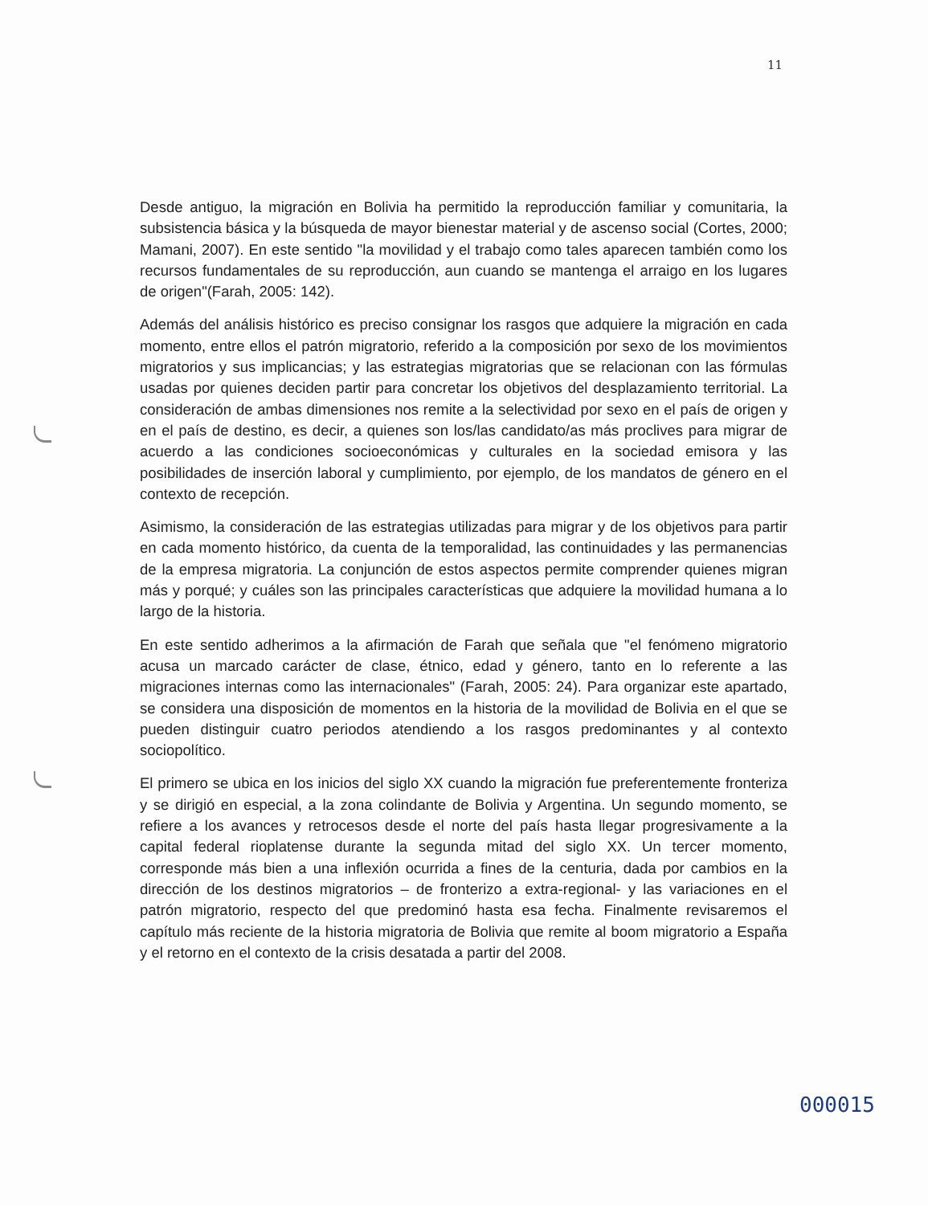11
Desde antiguo, la migración en Bolivia ha permitido la reproducción familiar y comunitaria, la subsistencia básica y la búsqueda de mayor bienestar material y de ascenso social (Cortes, 2000; Mamani, 2007). En este sentido "la movilidad y el trabajo como tales aparecen también como los recursos fundamentales de su reproducción, aun cuando se mantenga el arraigo en los lugares de origen"(Farah, 2005: 142).
Además del análisis histórico es preciso consignar los rasgos que adquiere la migración en cada momento, entre ellos el patrón migratorio, referido a la composición por sexo de los movimientos migratorios y sus implicancias; y las estrategias migratorias que se relacionan con las fórmulas usadas por quienes deciden partir para concretar los objetivos del desplazamiento territorial. La consideración de ambas dimensiones nos remite a la selectividad por sexo en el país de origen y en el país de destino, es decir, a quienes son los/las candidato/as más proclives para migrar de acuerdo a las condiciones socioeconómicas y culturales en la sociedad emisora y las posibilidades de inserción laboral y cumplimiento, por ejemplo, de los mandatos de género en el contexto de recepción.
Asimismo, la consideración de las estrategias utilizadas para migrar y de los objetivos para partir en cada momento histórico, da cuenta de la temporalidad, las continuidades y las permanencias de la empresa migratoria. La conjunción de estos aspectos permite comprender quienes migran más y porqué; y cuáles son las principales características que adquiere la movilidad humana a lo largo de la historia.
En este sentido adherimos a la afirmación de Farah que señala que "el fenómeno migratorio acusa un marcado carácter de clase, étnico, edad y género, tanto en lo referente a las migraciones internas como las internacionales" (Farah, 2005: 24). Para organizar este apartado, se considera una disposición de momentos en la historia de la movilidad de Bolivia en el que se pueden distinguir cuatro periodos atendiendo a los rasgos predominantes y al contexto sociopolítico.
El primero se ubica en los inicios del siglo XX cuando la migración fue preferentemente fronteriza y se dirigió en especial, a la zona colindante de Bolivia y Argentina. Un segundo momento, se refiere a los avances y retrocesos desde el norte del país hasta llegar progresivamente a la capital federal rioplatense durante la segunda mitad del siglo XX. Un tercer momento, corresponde más bien a una inflexión ocurrida a fines de la centuria, dada por cambios en la dirección de los destinos migratorios – de fronterizo a extra-regional- y las variaciones en el patrón migratorio, respecto del que predominó hasta esa fecha. Finalmente revisaremos el capítulo más reciente de la historia migratoria de Bolivia que remite al boom migratorio a España y el retorno en el contexto de la crisis desatada a partir del 2008.
000015